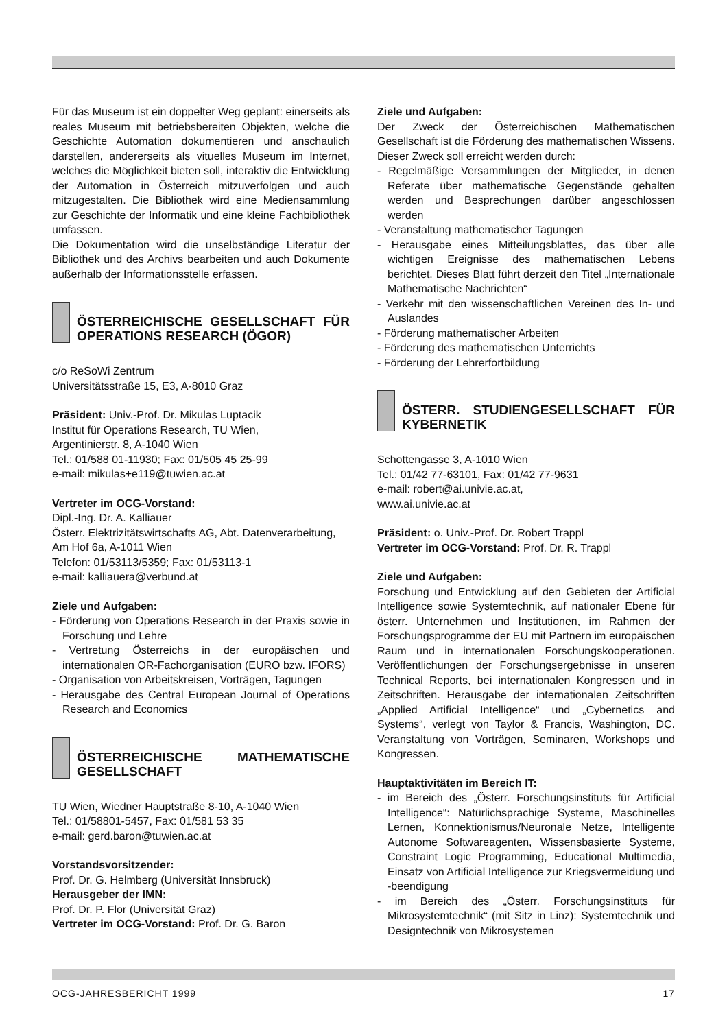Für das Museum ist ein doppelter Weg geplant: einerseits als reales Museum mit betriebsbereiten Objekten, welche die Geschichte Automation dokumentieren und anschaulich darstellen, andererseits als vituelles Museum im Internet, welches die Möglichkeit bieten soll, interaktiv die Entwicklung der Automation in Österreich mitzuverfolgen und auch mitzugestalten. Die Bibliothek wird eine Mediensammlung zur Geschichte der Informatik und eine kleine Fachbibliothek umfassen.
Die Dokumentation wird die unselbständige Literatur der Bibliothek und des Archivs bearbeiten und auch Dokumente außerhalb der Informationsstelle erfassen.
ÖSTERREICHISCHE GESELLSCHAFT FÜR OPERATIONS RESEARCH (ÖGOR)
c/o ReSoWi Zentrum
Universitätsstraße 15, E3, A-8010 Graz
Präsident: Univ.-Prof. Dr. Mikulas Luptacik
Institut für Operations Research, TU Wien,
Argentinierstr. 8, A-1040 Wien
Tel.: 01/588 01-11930; Fax: 01/505 45 25-99
e-mail: mikulas+e119@tuwien.ac.at
Vertreter im OCG-Vorstand:
Dipl.-Ing. Dr. A. Kalliauer
Österr. Elektrizitätswirtschafts AG, Abt. Datenverarbeitung,
Am Hof 6a, A-1011 Wien
Telefon: 01/53113/5359; Fax: 01/53113-1
e-mail: kalliauera@verbund.at
Ziele und Aufgaben:
- Förderung von Operations Research in der Praxis sowie in Forschung und Lehre
- Vertretung Österreichs in der europäischen und internationalen OR-Fachorganisation (EURO bzw. IFORS)
- Organisation von Arbeitskreisen, Vorträgen, Tagungen
- Herausgabe des Central European Journal of Operations Research and Economics
ÖSTERREICHISCHE MATHEMATISCHE GESELLSCHAFT
TU Wien, Wiedner Hauptstraße 8-10, A-1040 Wien
Tel.: 01/58801-5457, Fax: 01/581 53 35
e-mail: gerd.baron@tuwien.ac.at
Vorstandsvorsitzender:
Prof. Dr. G. Helmberg (Universität Innsbruck)
Herausgeber der IMN:
Prof. Dr. P. Flor (Universität Graz)
Vertreter im OCG-Vorstand: Prof. Dr. G. Baron
Ziele und Aufgaben:
Der Zweck der Österreichischen Mathematischen Gesellschaft ist die Förderung des mathematischen Wissens. Dieser Zweck soll erreicht werden durch:
- Regelmäßige Versammlungen der Mitglieder, in denen Referate über mathematische Gegenstände gehalten werden und Besprechungen darüber angeschlossen werden
- Veranstaltung mathematischer Tagungen
- Herausgabe eines Mitteilungsblattes, das über alle wichtigen Ereignisse des mathematischen Lebens berichtet. Dieses Blatt führt derzeit den Titel „Internationale Mathematische Nachrichten“
- Verkehr mit den wissenschaftlichen Vereinen des In- und Auslandes
- Förderung mathematischer Arbeiten
- Förderung des mathematischen Unterrichts
- Förderung der Lehrerfortbildung
ÖSTERR. STUDIENGESELLSCHAFT FÜR KYBERNETIK
Schottengasse 3, A-1010 Wien
Tel.: 01/42 77-63101, Fax: 01/42 77-9631
e-mail: robert@ai.univie.ac.at,
www.ai.univie.ac.at
Präsident: o. Univ.-Prof. Dr. Robert Trappl
Vertreter im OCG-Vorstand: Prof. Dr. R. Trappl
Ziele und Aufgaben:
Forschung und Entwicklung auf den Gebieten der Artificial Intelligence sowie Systemtechnik, auf nationaler Ebene für österr. Unternehmen und Institutionen, im Rahmen der Forschungsprogramme der EU mit Partnern im europäischen Raum und in internationalen Forschungskooperationen. Veröffentlichungen der Forschungsergebnisse in unseren Technical Reports, bei internationalen Kongressen und in Zeitschriften. Herausgabe der internationalen Zeitschriften „Applied Artificial Intelligence“ und „Cybernetics and Systems“, verlegt von Taylor & Francis, Washington, DC. Veranstaltung von Vorträgen, Seminaren, Workshops und Kongressen.
Hauptaktivitäten im Bereich IT:
- im Bereich des „Österr. Forschungsinstituts für Artificial Intelligence“: Natürlichsprachige Systeme, Maschinelles Lernen, Konnektionismus/Neuronale Netze, Intelligente Autonome Softwareagenten, Wissensbasierte Systeme, Constraint Logic Programming, Educational Multimedia, Einsatz von Artificial Intelligence zur Kriegsvermeidung und -beendigung
- im Bereich des „Österr. Forschungsinstituts für Mikrosystemtechnik“ (mit Sitz in Linz): Systemtechnik und Designtechnik von Mikrosystemen
OCG-JAHRESBERICHT 1999 17